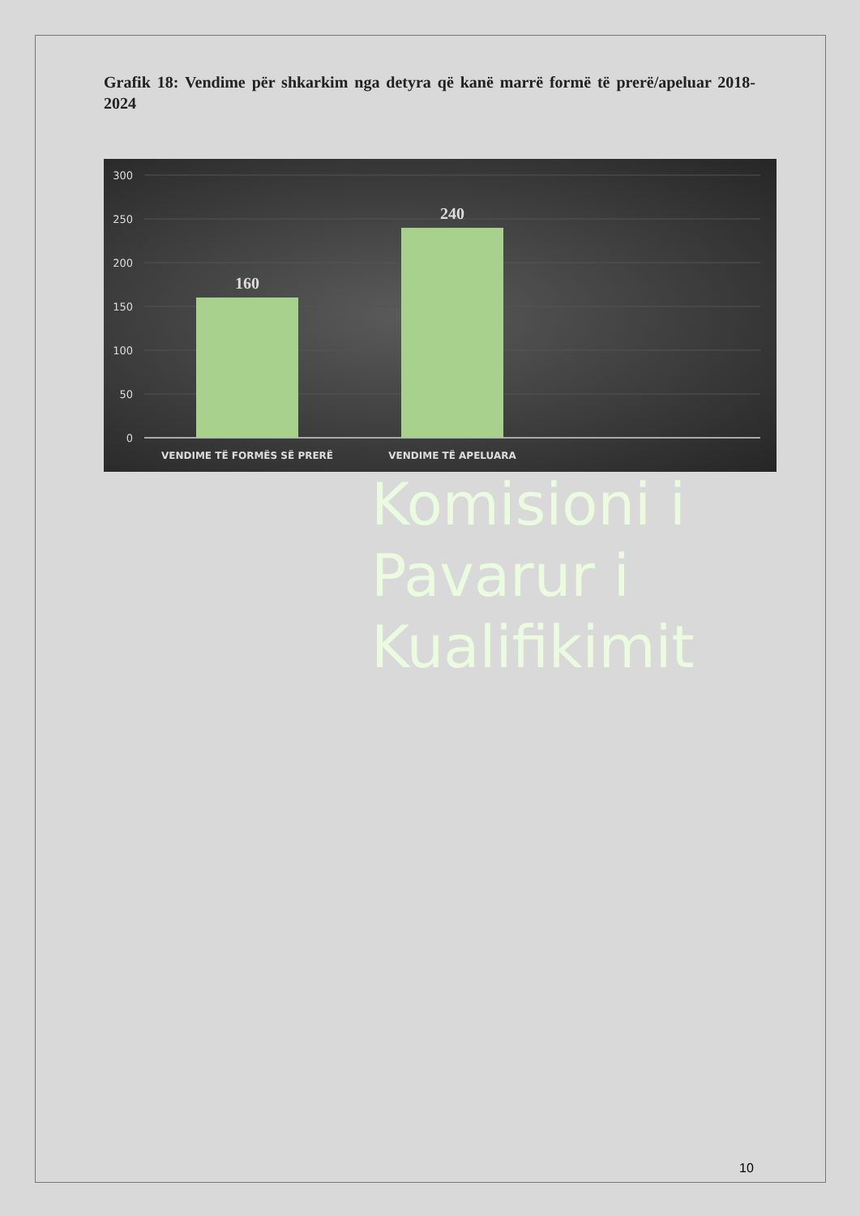Grafik 18: Vendime për shkarkim nga detyra që kanë marrë formë të prerë/apeluar 2018-2024
300
250
200
150
100
50
0
160
240
VENDIME TË FORMËS SË PRERË
VENDIME TË APELUARA
Komisioni i
Pavarur i
Kualifikimit
10